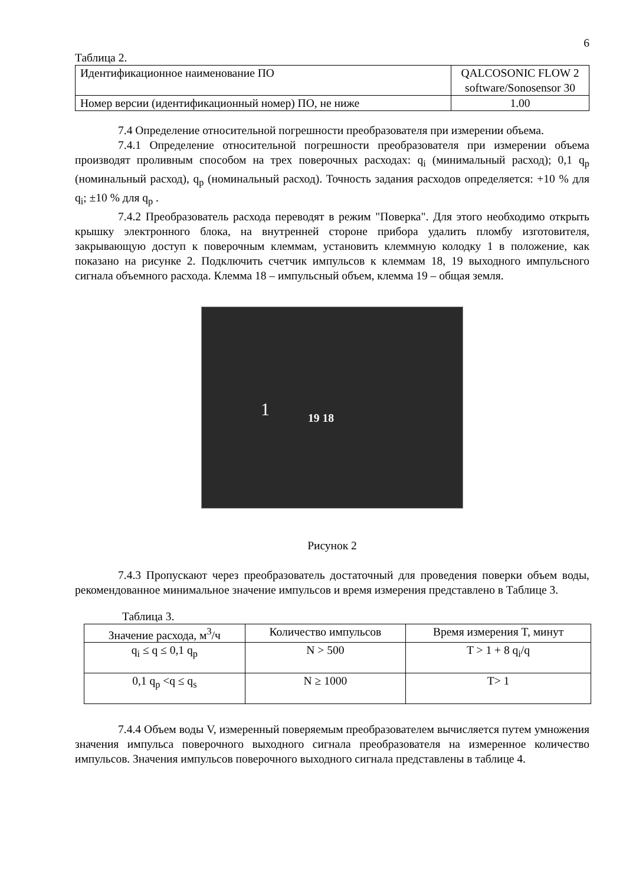6
Таблица 2.
| Идентификационное наименование ПО | QALCOSONIC FLOW 2 software/Sonosensor 30 |
| Номер версии (идентификационный номер) ПО, не ниже | 1.00 |
7.4 Определение относительной погрешности преобразователя при измерении объема.
7.4.1 Определение относительной погрешности преобразователя при измерении объема производят проливным способом на трех поверочных расходах: q<sub>i</sub> (минимальный расход); 0,1 q<sub>p</sub> (номинальный расход), q<sub>p</sub> (номинальный расход). Точность задания расходов определяется: +10 % для q<sub>i</sub>; ±10 % для q<sub>p</sub> .
7.4.2 Преобразователь расхода переводят в режим "Поверка". Для этого необходимо открыть крышку электронного блока, на внутренней стороне прибора удалить пломбу изготовителя, закрывающую доступ к поверочным клеммам, установить клеммную колодку 1 в положение, как показано на рисунке 2. Подключить счетчик импульсов к клеммам 18, 19 выходного импульсного сигнала объемного расхода. Клемма 18 – импульсный объем, клемма 19 – общая земля.
1 19 18
Рисунок 2
7.4.3 Пропускают через преобразователь достаточный для проведения поверки объем воды, рекомендованное минимальное значение импульсов и время измерения представлено в Таблице 3.
Таблица 3.
| Значение расхода, м<sup>3</sup>/ч | Количество импульсов | Время измерения T, минут |
| --- | --- | --- |
| q<sub>i</sub> ≤ q ≤ 0,1 q<sub>p</sub> | N > 500 | T > 1 + 8 q<sub>i</sub>/q |
| 0,1 q<sub>p</sub> <q ≤ q<sub>s</sub> | N ≥ 1000 | T> 1 |
7.4.4 Объем воды V, измеренный поверяемым преобразователем вычисляется путем умножения значения импульса поверочного выходного сигнала преобразователя на измеренное количество импульсов. Значения импульсов поверочного выходного сигнала представлены в таблице 4.